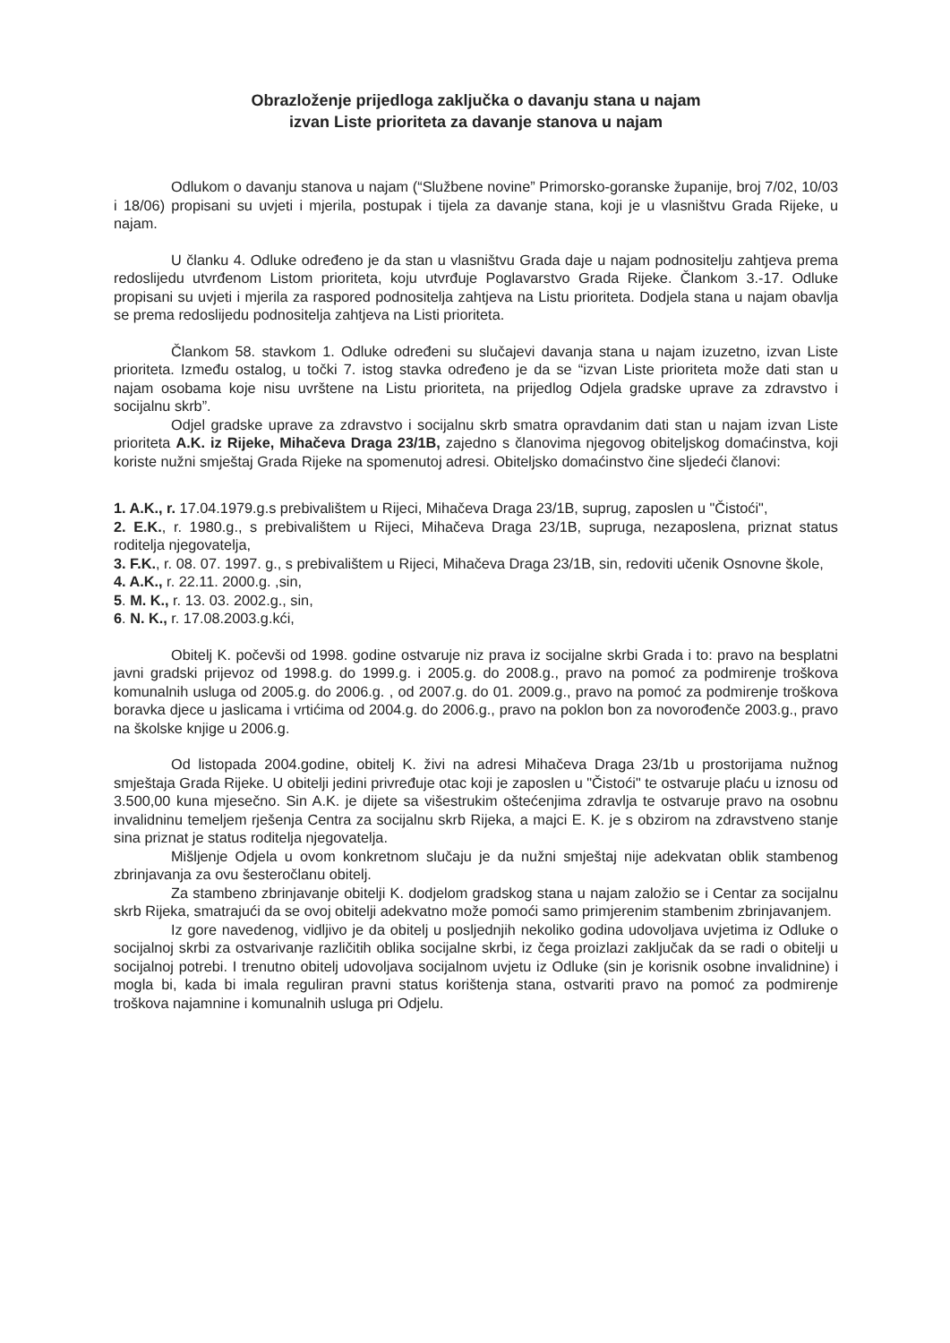Obrazloženje prijedloga zaključka o davanju stana u najam
izvan Liste prioriteta za davanje stanova u najam
Odlukom o davanju stanova u najam (“Službene novine” Primorsko-goranske županije, broj 7/02, 10/03 i 18/06) propisani su uvjeti i mjerila, postupak i tijela za davanje stana, koji je u vlasništvu Grada Rijeke, u najam.
U članku 4. Odluke određeno je da stan u vlasništvu Grada daje u najam podnositelju zahtjeva prema redoslijedu utvrđenom Listom prioriteta, koju utvrđuje Poglavarstvo Grada Rijeke. Člankom 3.-17. Odluke propisani su uvjeti i mjerila za raspored podnositelja zahtjeva na Listu prioriteta. Dodjela stana u najam obavlja se prema redoslijedu podnositelja zahtjeva na Listi prioriteta.
Člankom 58. stavkom 1. Odluke određeni su slučajevi davanja stana u najam izuzetno, izvan Liste prioriteta. Između ostalog, u točki 7. istog stavka određeno je da se “izvan Liste prioriteta može dati stan u najam osobama koje nisu uvrštene na Listu prioriteta, na prijedlog Odjela gradske uprave za zdravstvo i socijalnu skrb”.
Odjel gradske uprave za zdravstvo i socijalnu skrb smatra opravdanim dati stan u najam izvan Liste prioriteta A.K. iz Rijeke, Mihačeva Draga 23/1B, zajedno s članovima njegovog obiteljskog domaćinstva, koji koriste nužni smještaj Grada Rijeke na spomenutoj adresi. Obiteljsko domaćinstvo čine sljedeći članovi:
1. A.K., r. 17.04.1979.g.s prebivalištem u Rijeci, Mihačeva Draga 23/1B, suprug, zaposlen u "Čistoći",
2. E.K., r. 1980.g., s prebivalištem u Rijeci, Mihačeva Draga 23/1B, supruga, nezaposlena, priznat status roditelja njegovatelja,
3. F.K., r. 08. 07. 1997. g., s prebivalištem u Rijeci, Mihačeva Draga 23/1B, sin, redoviti učenik Osnovne škole,
4. A.K., r. 22.11. 2000.g. ,sin,
5. M. K., r. 13. 03. 2002.g., sin,
6. N. K., r. 17.08.2003.g.kći,
Obitelj K. počevši od 1998. godine ostvaruje niz prava iz socijalne skrbi Grada i to: pravo na besplatni javni gradski prijevoz od 1998.g. do 1999.g. i 2005.g. do 2008.g., pravo na pomoć za podmirenje troškova komunalnih usluga od 2005.g. do 2006.g. , od 2007.g. do 01. 2009.g., pravo na pomoć za podmirenje troškova boravka djece u jaslicama i vrtićima od 2004.g. do 2006.g., pravo na poklon bon za novorođenče 2003.g., pravo na školske knjige u 2006.g.
Od listopada 2004.godine, obitelj K. živi na adresi Mihačeva Draga 23/1b u prostorijama nužnog smještaja Grada Rijeke. U obitelji jedini privređuje otac koji je zaposlen u "Čistoći" te ostvaruje plaću u iznosu od 3.500,00 kuna mjesečno. Sin A.K. je dijete sa višestrukim oštećenjima zdravlja te ostvaruje pravo na osobnu invalidninu temeljem rješenja Centra za socijalnu skrb Rijeka, a majci E. K. je s obzirom na zdravstveno stanje sina priznat je status roditelja njegovatelja.
Mišljenje Odjela u ovom konkretnom slučaju je da nužni smještaj nije adekvatan oblik stambenog zbrinjavanja za ovu šesteročlanu obitelj.
Za stambeno zbrinjavanje obitelji K. dodjelom gradskog stana u najam založio se i Centar za socijalnu skrb Rijeka, smatrajući da se ovoj obitelji adekvatno može pomoći samo primjerenim stambenim zbrinjavanjem.
Iz gore navedenog, vidljivo je da obitelj u posljednjih nekoliko godina udovoljava uvjetima iz Odluke o socijalnoj skrbi za ostvarivanje različitih oblika socijalne skrbi, iz čega proizlazi zaključak da se radi o obitelji u socijalnoj potrebi. I trenutno obitelj udovoljava socijalnom uvjetu iz Odluke (sin je korisnik osobne invalidnine) i mogla bi, kada bi imala reguliran pravni status korištenja stana, ostvariti pravo na pomoć za podmirenje troškova najamnine i komunalnih usluga pri Odjelu.